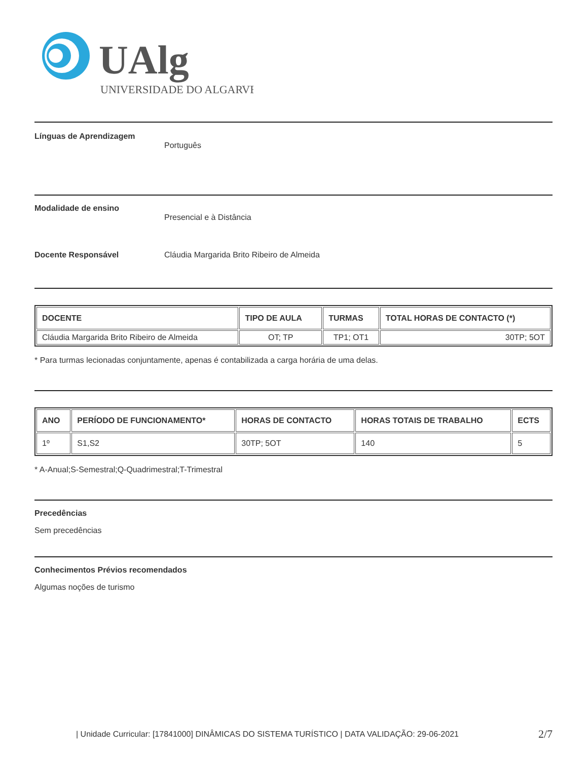UAlg
UNIVERSIDADE DO ALGARVE
Línguas de Aprendizagem
Português
Modalidade de ensino
Presencial e à Distância
Docente Responsável Cláudia Margarida Brito Ribeiro de Almeida
| DOCENTE | TIPO DE AULA | TURMAS | TOTAL HORAS DE CONTACTO (*) |
| --- | --- | --- | --- |
| Cláudia Margarida Brito Ribeiro de Almeida | OT; TP | TP1; OT1 | 30TP; 5OT |
* Para turmas lecionadas conjuntamente, apenas é contabilizada a carga horária de uma delas.
| ANO | PERÍODO DE FUNCIONAMENTO* | HORAS DE CONTACTO | HORAS TOTAIS DE TRABALHO | ECTS |
| --- | --- | --- | --- | --- |
| 1º | S1,S2 | 30TP; 5OT | 140 | 5 |
* A-Anual;S-Semestral;Q-Quadrimestral;T-Trimestral
Precedências
Sem precedências
Conhecimentos Prévios recomendados
Algumas noções de turismo
| Unidade Curricular: [17841000] DINÂMICAS DO SISTEMA TURÍSTICO | DATA VALIDAÇÃO: 29-06-2021 2/7